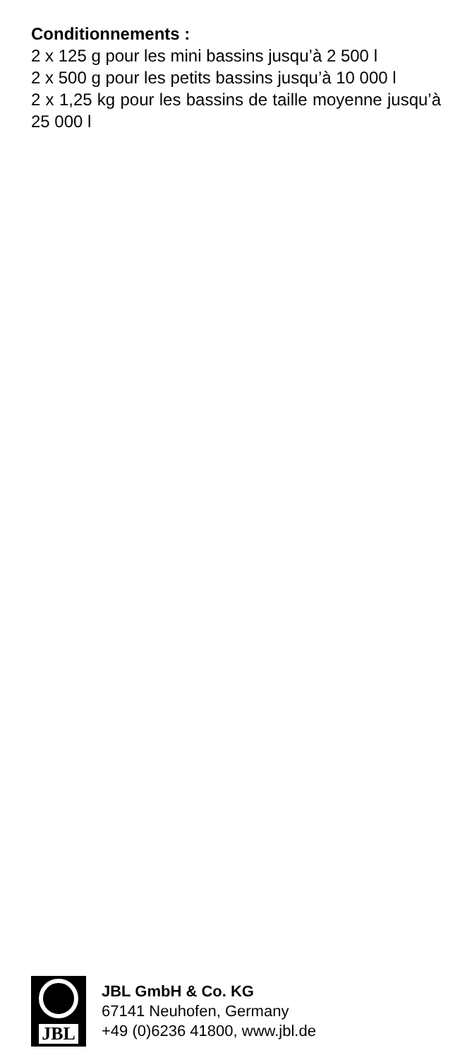Conditionnements :
2 x 125 g pour les mini bassins jusqu’à 2 500 l
2 x 500 g pour les petits bassins jusqu’à 10 000 l
2 x 1,25 kg pour les bassins de taille moyenne jusqu’à 25 000 l
JBL
JBL GmbH & Co. KG
67141 Neuhofen, Germany
+49 (0)6236 41800, www.jbl.de